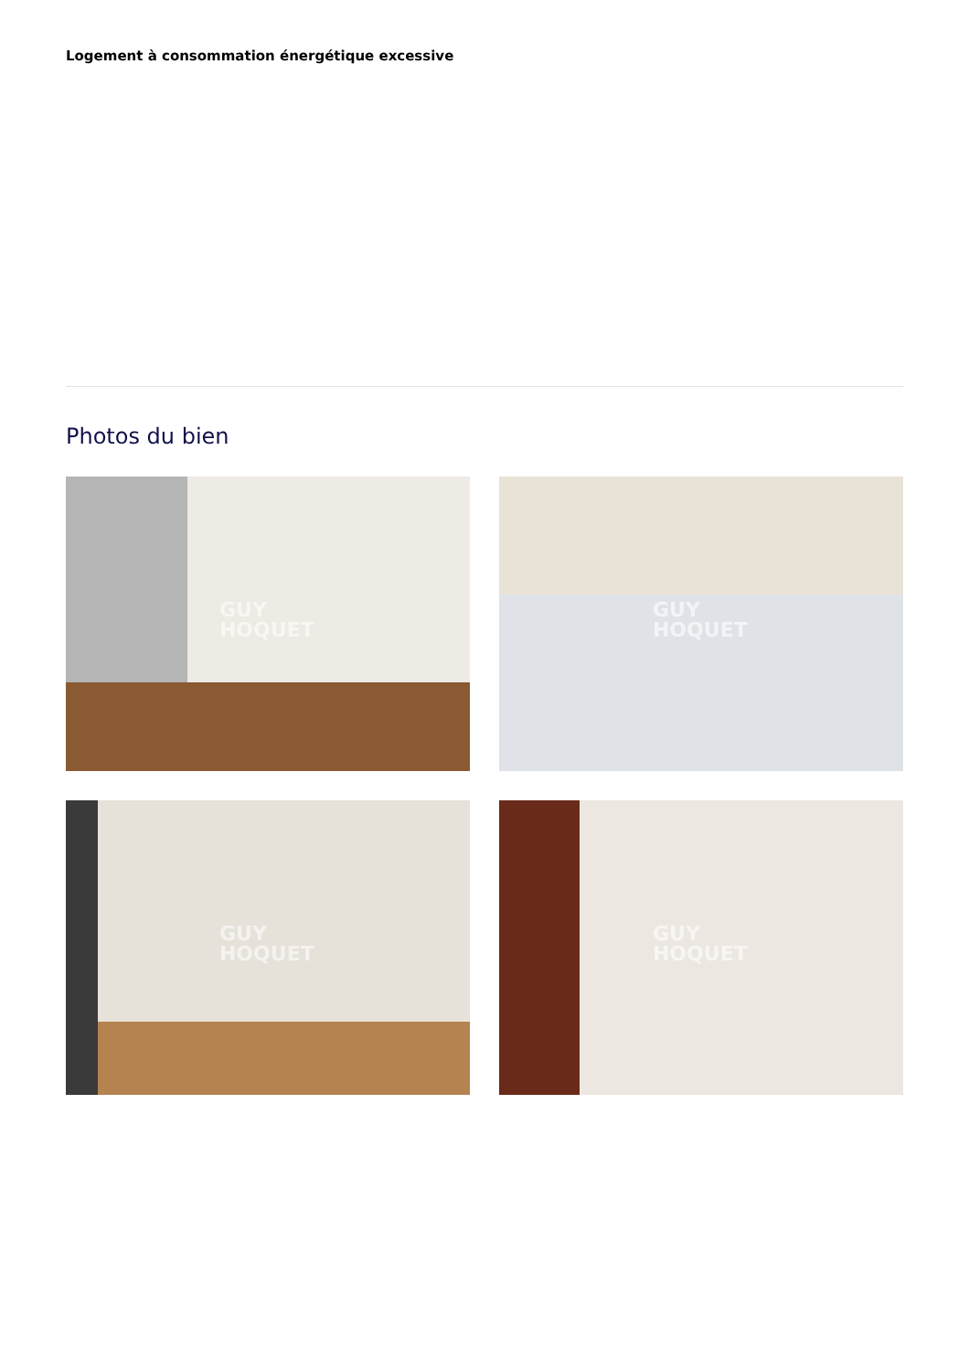Logement à consommation énergétique excessive
Photos du bien
GUY
HOQUET
GUY
HOQUET
GUY
HOQUET
GUY
HOQUET